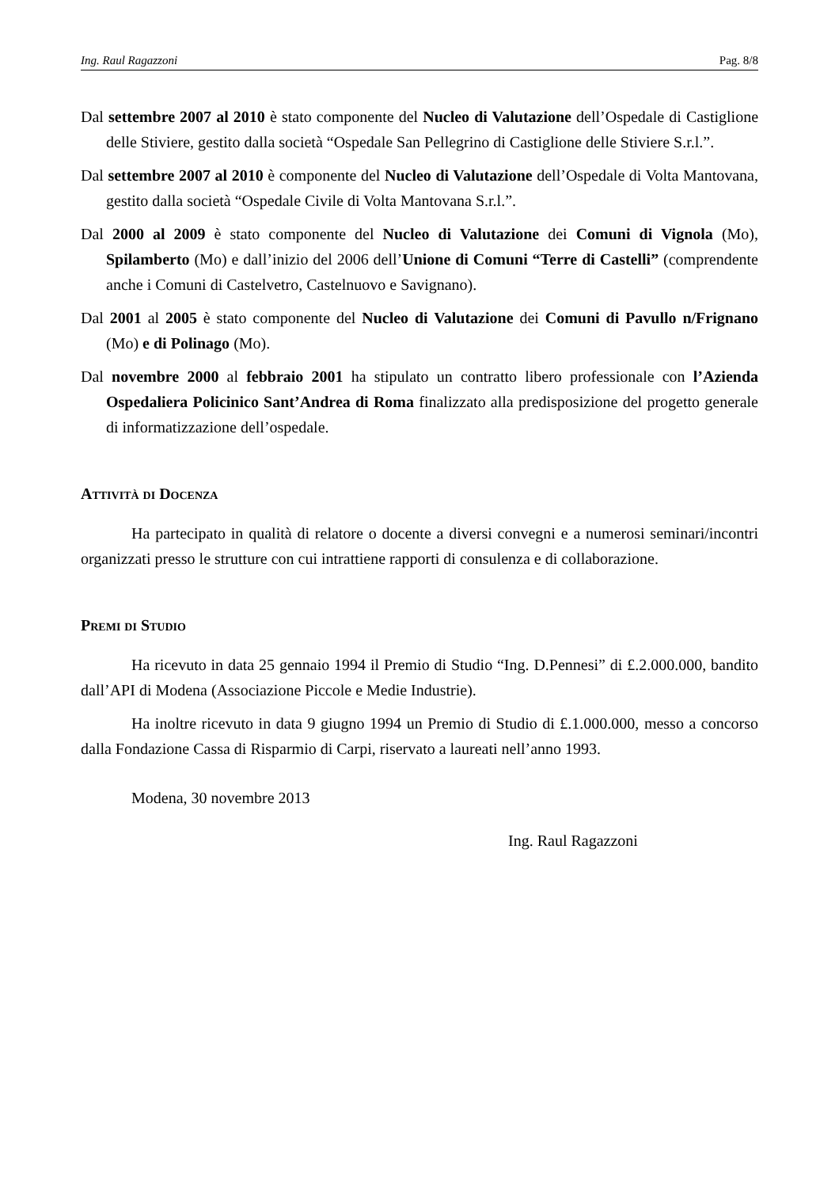Ing. Raul Ragazzoni Pag. 8/8
Dal settembre 2007 al 2010 è stato componente del Nucleo di Valutazione dell’Ospedale di Castiglione delle Stiviere, gestito dalla società “Ospedale San Pellegrino di Castiglione delle Stiviere S.r.l.”.
Dal settembre 2007 al 2010 è componente del Nucleo di Valutazione dell’Ospedale di Volta Mantovana, gestito dalla società “Ospedale Civile di Volta Mantovana S.r.l.”.
Dal 2000 al 2009 è stato componente del Nucleo di Valutazione dei Comuni di Vignola (Mo), Spilamberto (Mo) e dall’inizio del 2006 dell’Unione di Comuni “Terre di Castelli” (comprendente anche i Comuni di Castelvetro, Castelnuovo e Savignano).
Dal 2001 al 2005 è stato componente del Nucleo di Valutazione dei Comuni di Pavullo n/Frignano (Mo) e di Polinago (Mo).
Dal novembre 2000 al febbraio 2001 ha stipulato un contratto libero professionale con l’Azienda Ospedaliera Policinico Sant’Andrea di Roma finalizzato alla predisposizione del progetto generale di informatizzazione dell’ospedale.
Attività di Docenza
Ha partecipato in qualità di relatore o docente a diversi convegni e a numerosi seminari/incontri organizzati presso le strutture con cui intrattiene rapporti di consulenza e di collaborazione.
Premi di Studio
Ha ricevuto in data 25 gennaio 1994 il Premio di Studio “Ing. D.Pennesi” di £.2.000.000, bandito dall’API di Modena (Associazione Piccole e Medie Industrie).
Ha inoltre ricevuto in data 9 giugno 1994 un Premio di Studio di £.1.000.000, messo a concorso dalla Fondazione Cassa di Risparmio di Carpi, riservato a laureati nell’anno 1993.
Modena, 30 novembre 2013
Ing. Raul Ragazzoni